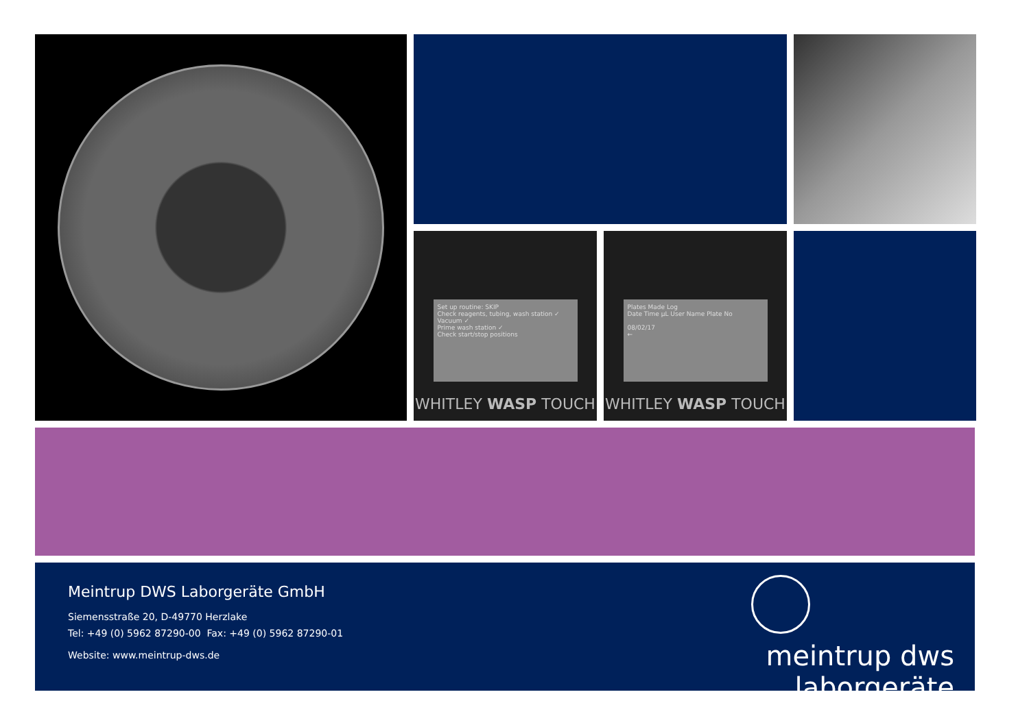Set up routine: SKIP
Check reagents, tubing, wash station ✓
Vacuum ✓
Prime wash station ✓
Check start/stop positions
WHITLEY WASP TOUCH
Plates Made Log
Date Time µL User Name Plate No
08/02/17
←
WHITLEY WASP TOUCH
Meintrup DWS Laborgeräte GmbH
Siemensstraße 20, D-49770 Herzlake
Tel: +49 (0) 5962 87290-00 Fax: +49 (0) 5962 87290-01
Website: www.meintrup-dws.de
meintrup dws
laborgeräte